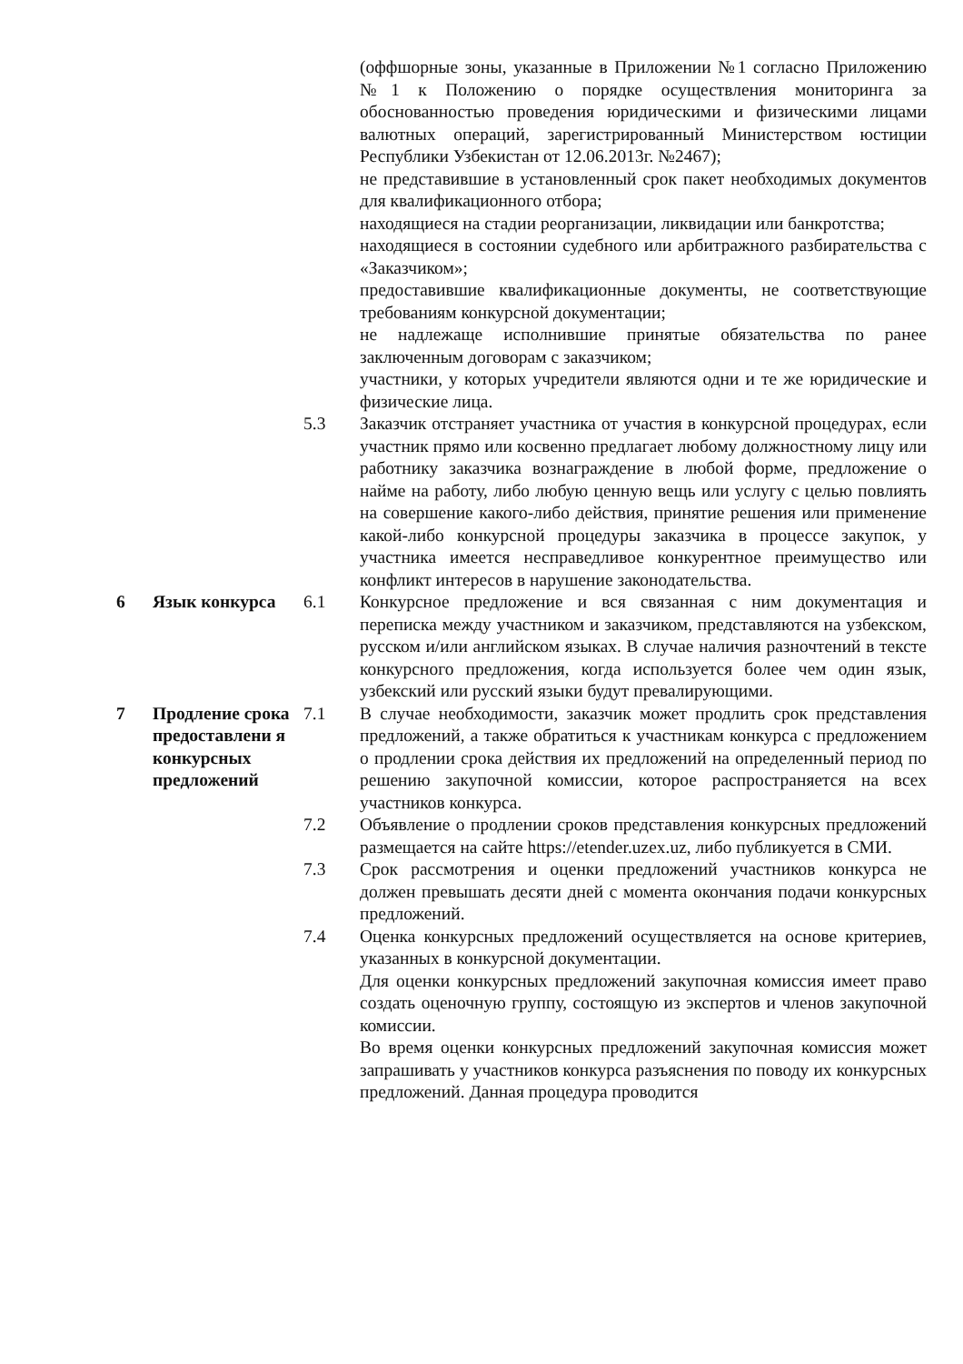(оффшорные зоны, указанные в Приложении №1 согласно Приложению №1 к Положению о порядке осуществления мониторинга за обоснованностью проведения юридическими и физическими лицами валютных операций, зарегистрированный Министерством юстиции Республики Узбекистан от 12.06.2013г. №2467);
не представившие в установленный срок пакет необходимых документов для квалификационного отбора;
находящиеся на стадии реорганизации, ликвидации или банкротства;
находящиеся в состоянии судебного или арбитражного разбирательства с «Заказчиком»;
предоставившие квалификационные документы, не соответствующие требованиям конкурсной документации;
не надлежаще исполнившие принятые обязательства по ранее заключенным договорам с заказчиком;
участники, у которых учредители являются одни и те же юридические и физические лица.
5.3 Заказчик отстраняет участника от участия в конкурсной процедурах, если участник прямо или косвенно предлагает любому должностному лицу или работнику заказчика вознаграждение в любой форме, предложение о найме на работу, либо любую ценную вещь или услугу с целью повлиять на совершение какого-либо действия, принятие решения или применение какой-либо конкурсной процедуры заказчика в процессе закупок, у участника имеется несправедливое конкурентное преимущество или конфликт интересов в нарушение законодательства.
6 Язык конкурса 6.1 Конкурсное предложение и вся связанная с ним документация и переписка между участником и заказчиком, представляются на узбекском, русском и/или английском языках. В случае наличия разночтений в тексте конкурсного предложения, когда используется более чем один язык, узбекский или русский языки будут превалирующими.
7 Продление срока предоставлени я конкурсных предложений
7.1 В случае необходимости, заказчик может продлить срок представления предложений, а также обратиться к участникам конкурса с предложением о продлении срока действия их предложений на определенный период по решению закупочной комиссии, которое распространяется на всех участников конкурса.
7.2 Объявление о продлении сроков представления конкурсных предложений размещается на сайте https://etender.uzex.uz, либо публикуется в СМИ.
7.3 Срок рассмотрения и оценки предложений участников конкурса не должен превышать десяти дней с момента окончания подачи конкурсных предложений.
7.4 Оценка конкурсных предложений осуществляется на основе критериев, указанных в конкурсной документации.
Для оценки конкурсных предложений закупочная комиссия имеет право создать оценочную группу, состоящую из экспертов и членов закупочной комиссии.
Во время оценки конкурсных предложений закупочная комиссия может запрашивать у участников конкурса разъяснения по поводу их конкурсных предложений. Данная процедура проводится